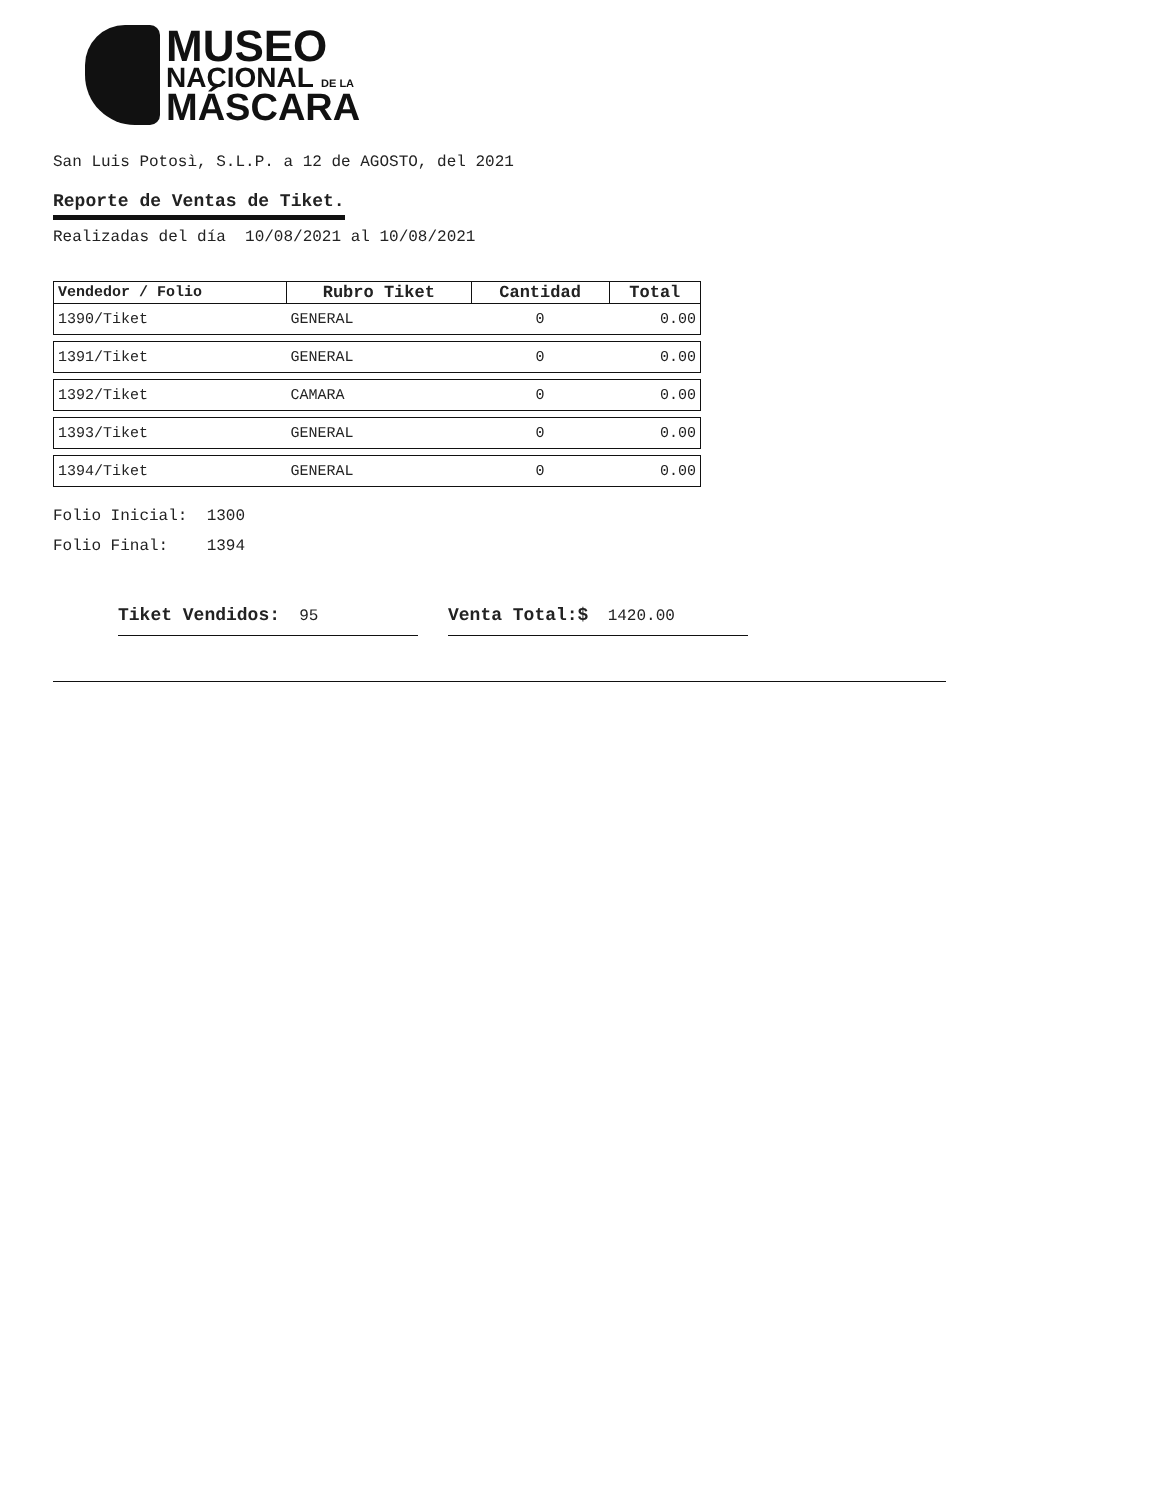MUSEO
NACIONAL DE LA
MÁSCARA
San Luis Potosì, S.L.P. a 12 de AGOSTO, del 2021
Reporte de Ventas de Tiket.
Realizadas del día 10/08/2021 al 10/08/2021
| Vendedor / Folio | Rubro Tiket | Cantidad | Total |
| --- | --- | --- | --- |
| 1390/Tiket | GENERAL | 0 | 0.00 |
| 1391/Tiket | GENERAL | 0 | 0.00 |
| 1392/Tiket | CAMARA | 0 | 0.00 |
| 1393/Tiket | GENERAL | 0 | 0.00 |
| 1394/Tiket | GENERAL | 0 | 0.00 |
Folio Inicial: 1300
Folio Final: 1394
Tiket Vendidos: 95 Venta Total:$ 1420.00